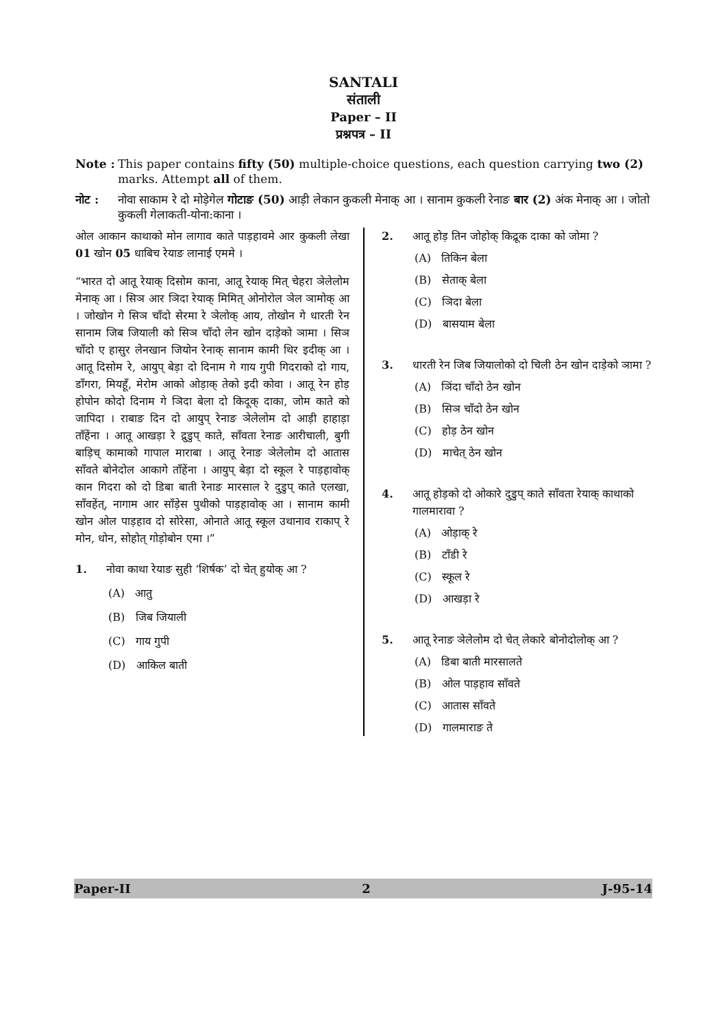SANTALI
संताली
Paper – II
प्रश्नपत्र – II
Note : This paper contains fifty (50) multiple-choice questions, each question carrying two (2) marks. Attempt all of them.
नोट : नोवा साकाम रे दो मोड़ेगेल गोटाङ (50) आड़ी लेकान कुकली मेनाक् आ । सानाम कुकली रेनाङ बार (2) अंक मेनाक् आ । जोतो कुकली गेलाकती-योना:काना ।
ओल आकान काथाको मोन लागाव काते पाड़हावमे आर कुकली लेखा 01 खोन 05 धाबिच रेयाङ लानाई एममे ।
“भारत दो आतू रेयाक् दिसोम काना, आतू रेयाक् मित् चेहरा ञेलेलोम मेनाक् आ । सिञ आर ञिदा रेयाक् मिमित् ओनोरोल ञेल ञामोक् आ । जोखोन गे सिञ चाँदो सेरमा रे ञेलोक् आय, तोखोन गे धारती रेन सानाम जिब जियाली को सिञ चाँदो लेन खोन दाड़ेको ञामा । सिञ चाँदो ए हासुर लेनखान जियोन रेनाक् सानाम कामी थिर इदीक् आ । आतू दिसोम रे, आयुप् बेड़ा दो दिनाम गे गाय गुपी गिदराको दो गाय, डाँगरा, मियहूँ, मेरोम आको ओड़ाक् तेको इदी कोवा । आतू रेन होड़ होपोन कोदो दिनाम गे ञिदा बेला दो किदूक् दाका, जोम काते को जापिदा । राबाङ दिन दो आयुप् रेनाङ ञेलेलोम दो आड़ी हाहाड़ा ताँहेंना । आतू आखड़ा रे द्रुडुप् काते, साँवता रेनाङ आरीचाली, बुगी बाड़िच् कामाको गापाल माराबा । आतू रेनाङ ञेलेलोम दो आतास साँवते बोनेदोल आकागे ताँहेंना । आयुप् बेड़ा दो स्कूल रे पाड़हावोक् कान गिदरा को दो डिबा बाती रेनाङ मारसाल रे दुडुप् काते एलखा, साँवहेंत्, नागाम आर साँड़ेस पुथीको पाड़हावोक् आ । सानाम कामी खोन ओल पाड़हाव दो सोरेसा, ओनाते आतू स्कूल उथानाव राकाप् रे मोन, धोन, सोहोत् गोड़ोबोन एमा ।”
1. नोवा काथा रेयाङ सुही ‘शिर्षक’ दो चेत् हुयोक् आ ?
(A) आतु
(B) जिब जियाली
(C) गाय गुपी
(D) आकिल बाती
2. आतू होड़ तिन जोहोक् किद्रूक दाका को जोमा ?
(A) तिकिन बेला
(B) सेताक् बेला
(C) ञिदा बेला
(D) बासयाम बेला
3. धारती रेन जिब जियालोको दो चिली ठेन खोन दाड़ेको ञामा ?
(A) ञिंदा चाँदो ठेन खोन
(B) सिञ चाँदो ठेन खोन
(C) होड़ ठेन खोन
(D) माचेत् ठेन खोन
4. आतू होड़को दो ओकारे दुडुप् काते साँवता रेयाक् काथाको गालमारावा ?
(A) ओड़ाक् रे
(B) टाँडी रे
(C) स्कूल रे
(D) आखड़ा रे
5. आतू रेनाङ ञेलेलोम दो चेत् लेकारे बोनोदोलोक् आ ?
(A) डिबा बाती मारसालते
(B) ओल पाड़हाव साँवते
(C) आतास साँवते
(D) गालमाराङ ते
Paper-II 2 J-95-14